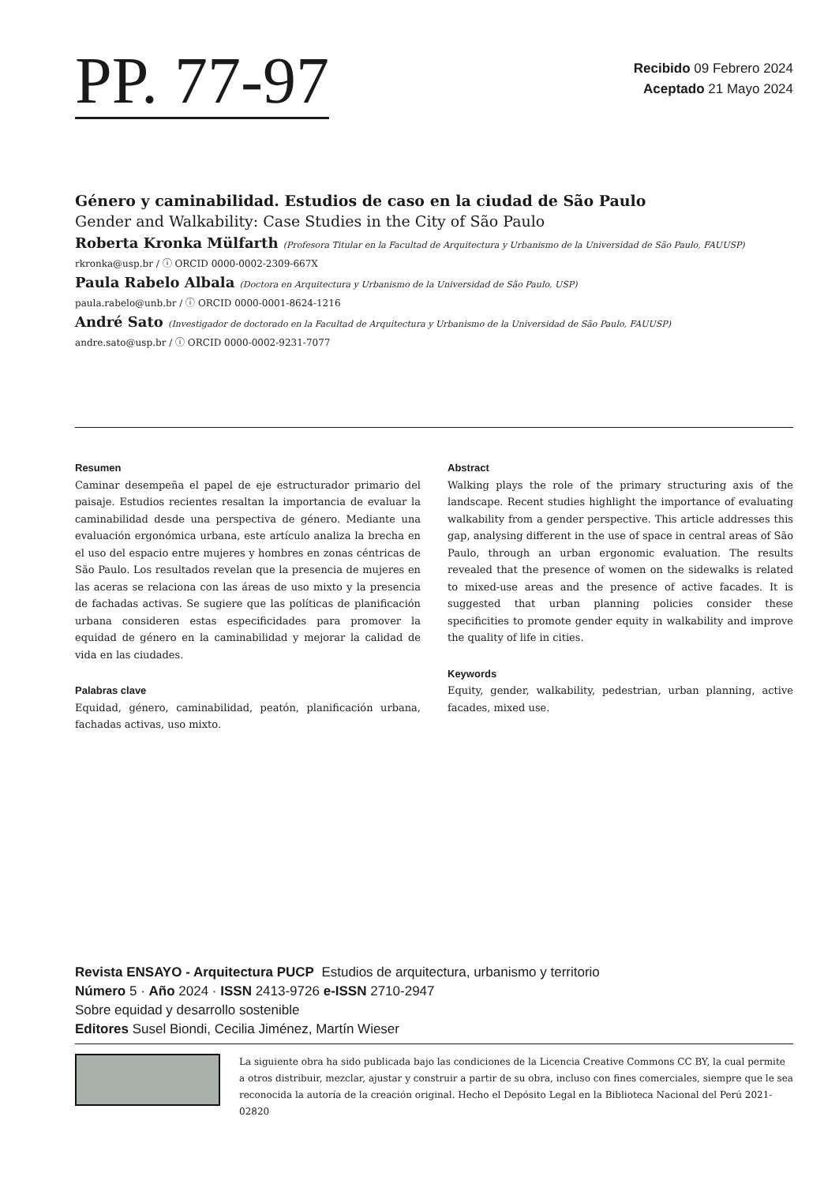PP. 77-97
Recibido 09 Febrero 2024
Aceptado 21 Mayo 2024
Género y caminabilidad. Estudios de caso en la ciudad de São Paulo
Gender and Walkability: Case Studies in the City of São Paulo
Roberta Kronka Mülfarth (Profesora Titular en la Facultad de Arquitectura y Urbanismo de la Universidad de São Paulo, FAUUSP)
rkronka@usp.br / ⓘ ORCID 0000-0002-2309-667X
Paula Rabelo Albala (Doctora en Arquitectura y Urbanismo de la Universidad de São Paulo, USP)
paula.rabelo@unb.br / ⓘ ORCID 0000-0001-8624-1216
André Sato (Investigador de doctorado en la Facultad de Arquitectura y Urbanismo de la Universidad de São Paulo, FAUUSP)
andre.sato@usp.br / ⓘ ORCID 0000-0002-9231-7077
Resumen
Caminar desempeña el papel de eje estructurador primario del paisaje. Estudios recientes resaltan la importancia de evaluar la caminabilidad desde una perspectiva de género. Mediante una evaluación ergonómica urbana, este artículo analiza la brecha en el uso del espacio entre mujeres y hombres en zonas céntricas de São Paulo. Los resultados revelan que la presencia de mujeres en las aceras se relaciona con las áreas de uso mixto y la presencia de fachadas activas. Se sugiere que las políticas de planificación urbana consideren estas especificidades para promover la equidad de género en la caminabilidad y mejorar la calidad de vida en las ciudades.
Palabras clave
Equidad, género, caminabilidad, peatón, planificación urbana, fachadas activas, uso mixto.
Abstract
Walking plays the role of the primary structuring axis of the landscape. Recent studies highlight the importance of evaluating walkability from a gender perspective. This article addresses this gap, analysing different in the use of space in central areas of São Paulo, through an urban ergonomic evaluation. The results revealed that the presence of women on the sidewalks is related to mixed-use areas and the presence of active facades. It is suggested that urban planning policies consider these specificities to promote gender equity in walkability and improve the quality of life in cities.
Keywords
Equity, gender, walkability, pedestrian, urban planning, active facades, mixed use.
Revista ENSAYO - Arquitectura PUCP Estudios de arquitectura, urbanismo y territorio
Número 5 · Año 2024 · ISSN 2413-9726 e-ISSN 2710-2947
Sobre equidad y desarrollo sostenible
Editores Susel Biondi, Cecilia Jiménez, Martín Wieser
La siguiente obra ha sido publicada bajo las condiciones de la Licencia Creative Commons CC BY, la cual permite a otros distribuir, mezclar, ajustar y construir a partir de su obra, incluso con fines comerciales, siempre que le sea reconocida la autoría de la creación original. Hecho el Depósito Legal en la Biblioteca Nacional del Perú 2021-02820